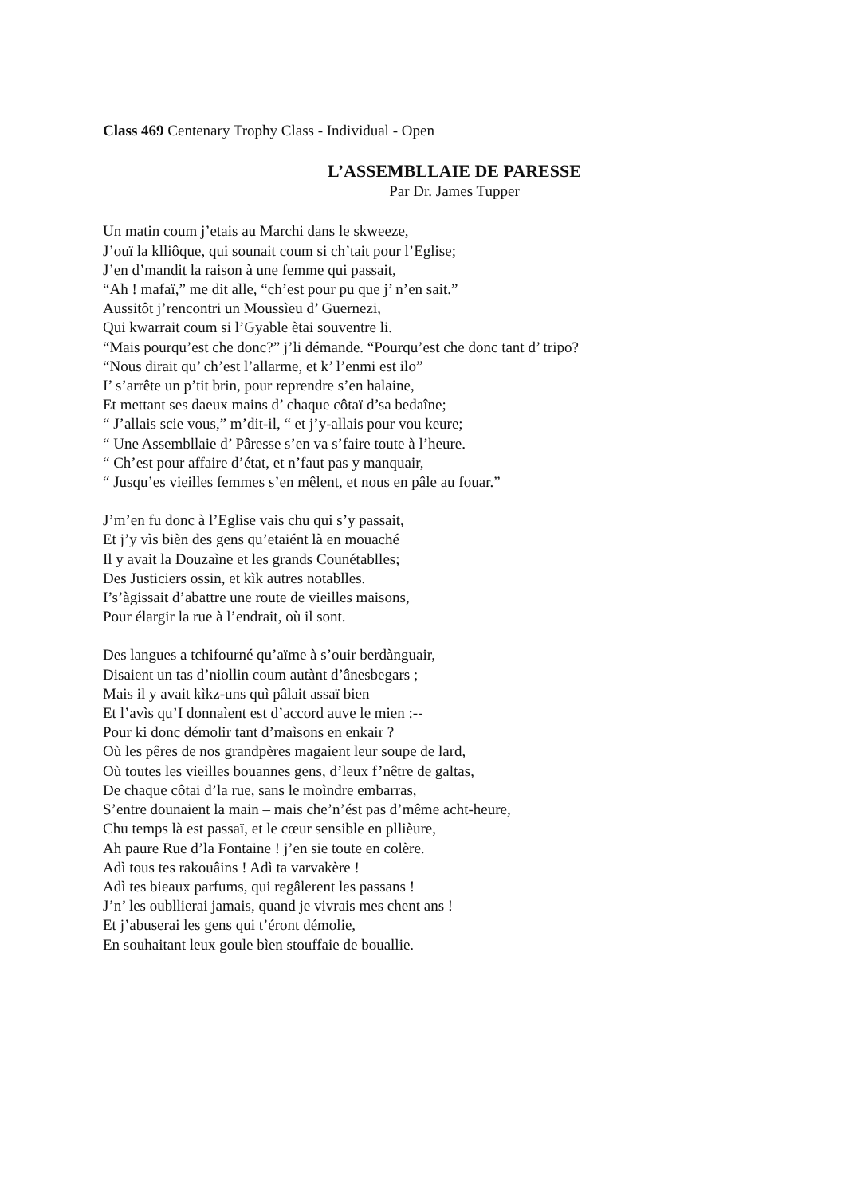Class 469 Centenary Trophy Class - Individual - Open
L’ASSEMBLLAIE DE PARESSE
Par Dr. James Tupper
Un matin coum j’etais au Marchi dans le skweeze,
J’ouï la klliôque, qui sounait coum si ch’tait pour l’Eglise;
J’en d’mandit la raison à une femme qui passait,
“Ah ! mafaï,” me dit alle, “ch’est pour pu que j’ n’en sait.”
Aussitôt j’rencontri un Moussìeu d’ Guernezi,
Qui kwarrait coum si l’Gyable ètai souventre li.
“Mais pourqu’est che donc?” j’li démande. “Pourqu’est che donc tant d’ tripo?
“Nous dirait qu’ ch’est l’allarme, et k’ l’enmi est ilo”
I’ s’arrête un p’tit brin, pour reprendre s’en halaine,
Et mettant ses daeux mains d’ chaque côtaï d’sa bedaîne;
“ J’allais scie vous,” m’dit-il, “ et j’y-allais pour vou keure;
“ Une Assembllaie d’ Pâresse s’en va s’faire toute à l’heure.
“ Ch’est pour affaire d’état, et n’faut pas y manquair,
“ Jusqu’es vieilles femmes s’en mêlent, et nous en pâle au fouar.”
J’m’en fu donc à l’Eglise vais chu qui s’y passait,
Et j’y vìs bièn des gens qu’etaiént là en mouaché
Il y avait la Douzaìne et les grands Counétablles;
Des Justiciers ossin, et kìk autres notablles.
I’s’àgissait d’abattre une route de vieilles maisons,
Pour élargir la rue à l’endrait, où il sont.
Des langues a tchifourné qu’aïme à s’ouir berdànguair,
Disaient un tas d’niollin coum autànt d’ânesbegars ;
Mais il y avait kìkz-uns quì pâlait assaï bien
Et l’avìs qu’I donnaìent est d’accord auve le mien :--
Pour ki donc démolir tant d’maìsons en enkair ?
Où les pêres de nos grandpères magaient leur soupe de lard,
Où toutes les vieilles bouannes gens, d’leux f’nêtre de galtas,
De chaque côtai d’la rue, sans le moìndre embarras,
S’entre dounaient la main – mais che’n’ést pas d’même acht-heure,
Chu temps là est passaï, et le cœur sensible en pllièure,
Ah paure Rue d’la Fontaine ! j’en sie toute en colère.
Adì tous tes rakouâins ! Adì ta varvakère !
Adì tes bieaux parfums, qui regâlerent les passans !
J’n’ les oubllierai jamais, quand je vivrais mes chent ans !
Et j’abuserai les gens qui t’éront démolie,
En souhaitant leux goule bìen stouffaie de bouallie.